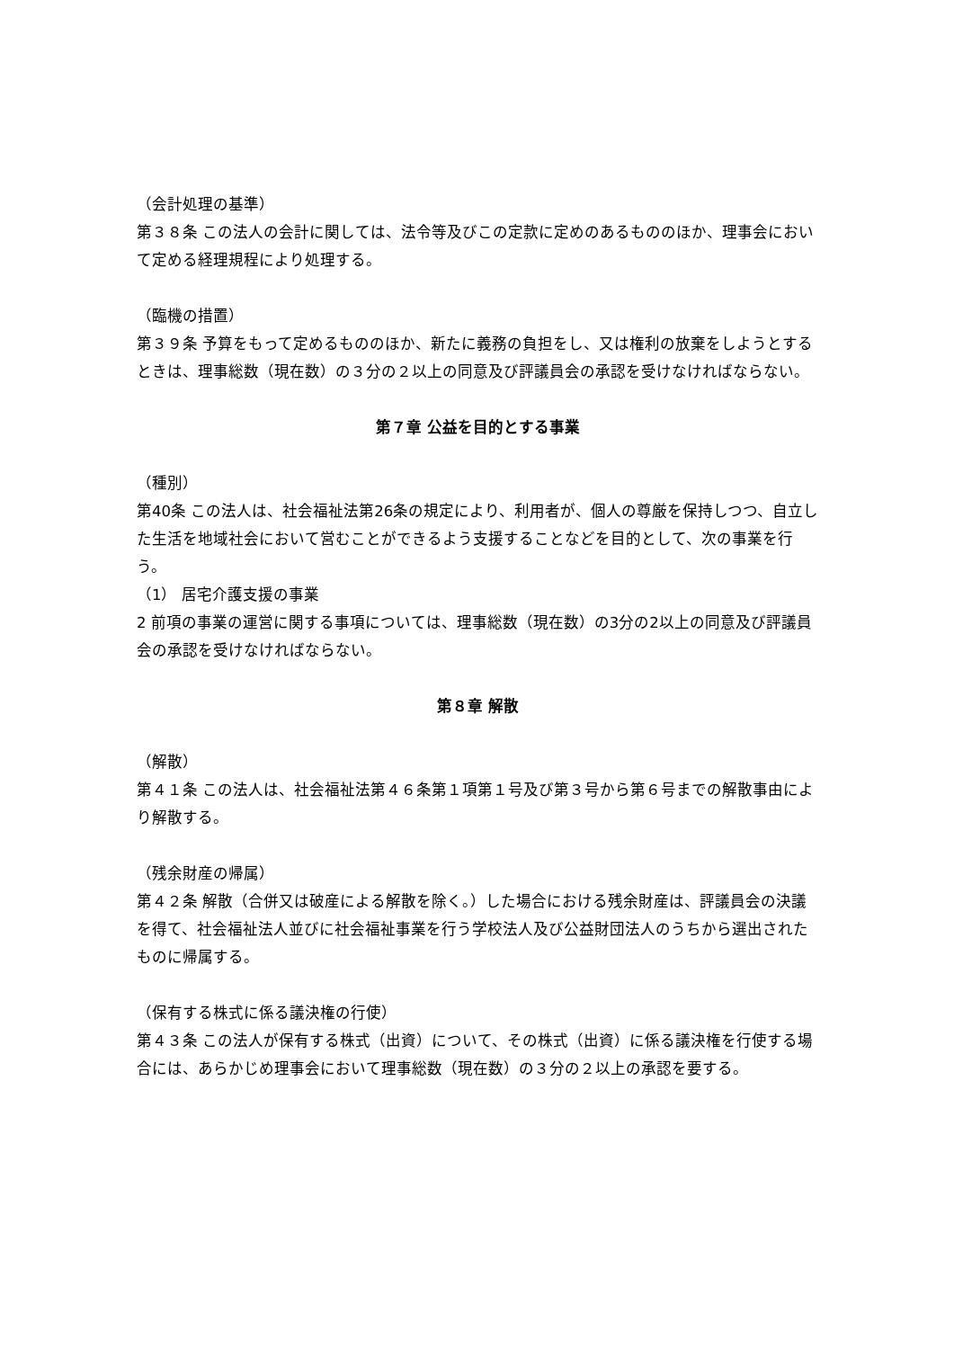（会計処理の基準）
第３８条 この法人の会計に関しては、法令等及びこの定款に定めのあるもののほか、理事会において定める経理規程により処理する。
（臨機の措置）
第３９条 予算をもって定めるもののほか、新たに義務の負担をし、又は権利の放棄をしようとするときは、理事総数（現在数）の３分の２以上の同意及び評議員会の承認を受けなければならない。
第７章 公益を目的とする事業
（種別）
第40条 この法人は、社会福祉法第26条の規定により、利用者が、個人の尊厳を保持しつつ、自立した生活を地域社会において営むことができるよう支援することなどを目的として、次の事業を行う。
（1） 居宅介護支援の事業
2 前項の事業の運営に関する事項については、理事総数（現在数）の3分の2以上の同意及び評議員会の承認を受けなければならない。
第８章 解散
（解散）
第４１条 この法人は、社会福祉法第４６条第１項第１号及び第３号から第６号までの解散事由により解散する。
（残余財産の帰属）
第４２条 解散（合併又は破産による解散を除く。）した場合における残余財産は、評議員会の決議を得て、社会福祉法人並びに社会福祉事業を行う学校法人及び公益財団法人のうちから選出されたものに帰属する。
（保有する株式に係る議決権の行使）
第４３条 この法人が保有する株式（出資）について、その株式（出資）に係る議決権を行使する場合には、あらかじめ理事会において理事総数（現在数）の３分の２以上の承認を要する。